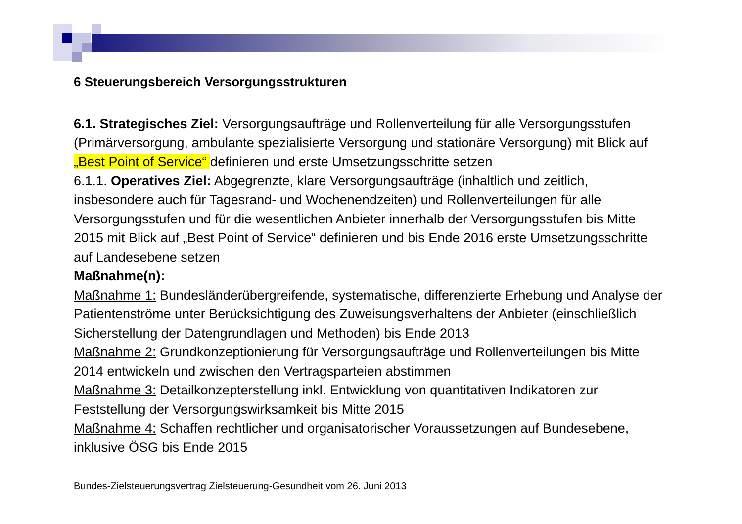6 Steuerungsbereich Versorgungsstrukturen
6.1. Strategisches Ziel: Versorgungsaufträge und Rollenverteilung für alle Versorgungsstufen (Primärversorgung, ambulante spezialisierte Versorgung und stationäre Versorgung) mit Blick auf „Best Point of Service“ definieren und erste Umsetzungsschritte setzen
6.1.1. Operatives Ziel: Abgegrenzte, klare Versorgungsaufträge (inhaltlich und zeitlich, insbesondere auch für Tagesrand- und Wochenendzeiten) und Rollenverteilungen für alle Versorgungsstufen und für die wesentlichen Anbieter innerhalb der Versorgungsstufen bis Mitte 2015 mit Blick auf „Best Point of Service“ definieren und bis Ende 2016 erste Umsetzungsschritte auf Landesebene setzen
Maßnahme(n):
Maßnahme 1: Bundesländerübergreifende, systematische, differenzierte Erhebung und Analyse der Patientenströme unter Berücksichtigung des Zuweisungsverhaltens der Anbieter (einschließlich Sicherstellung der Datengrundlagen und Methoden) bis Ende 2013
Maßnahme 2: Grundkonzeptionierung für Versorgungsaufträge und Rollenverteilungen bis Mitte 2014 entwickeln und zwischen den Vertragsparteien abstimmen
Maßnahme 3: Detailkonzepterstellung inkl. Entwicklung von quantitativen Indikatoren zur Feststellung der Versorgungswirksamkeit bis Mitte 2015
Maßnahme 4: Schaffen rechtlicher und organisatorischer Voraussetzungen auf Bundesebene, inklusive ÖSG bis Ende 2015
Bundes-Zielsteuerungsvertrag Zielsteuerung-Gesundheit vom 26. Juni 2013